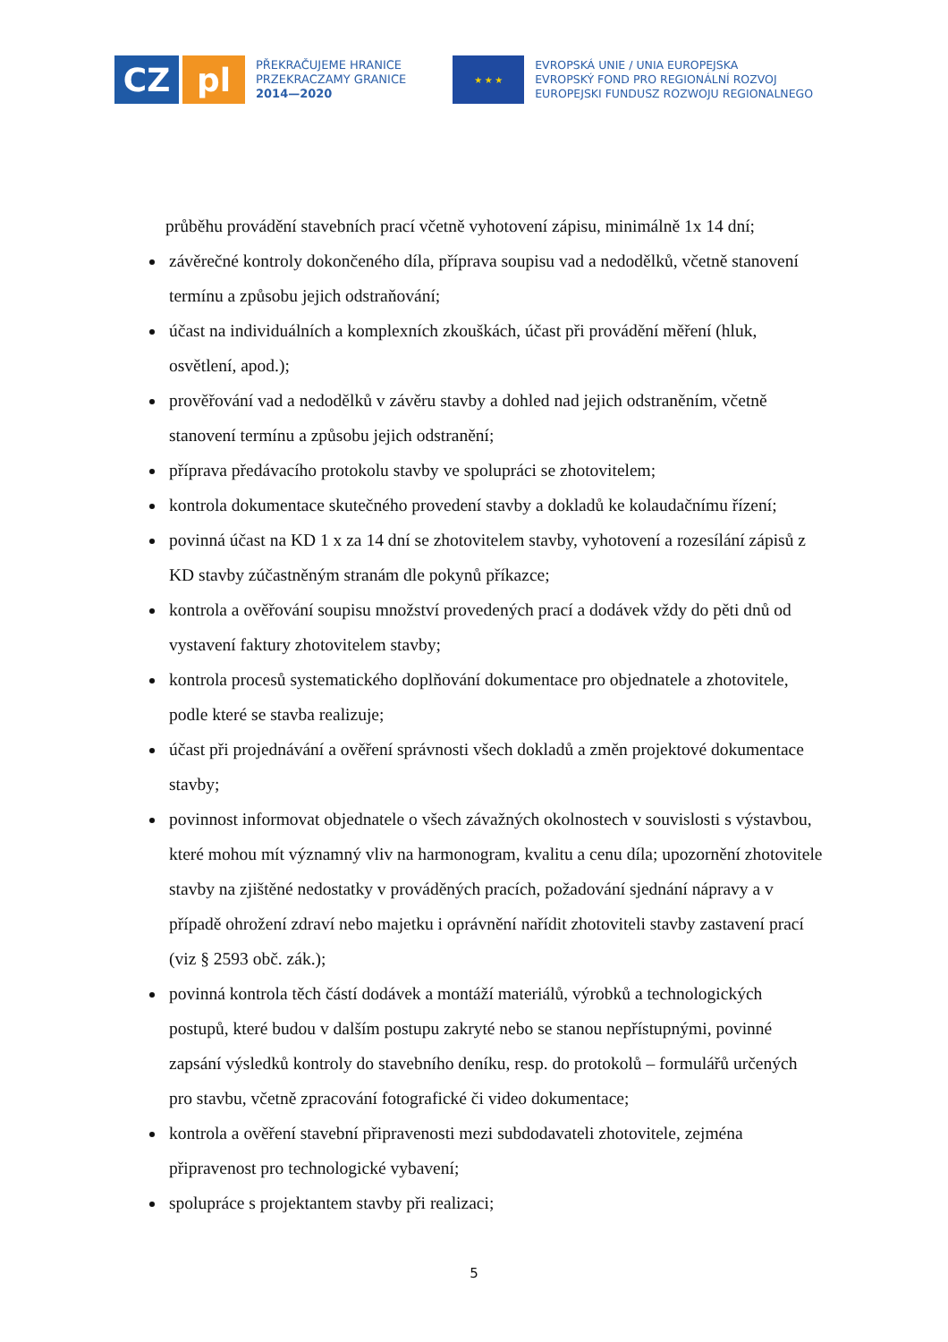CZ pl
PŘEKRAČUJEME HRANICE
PRZEKRACZAMY GRANICE
2014—2020
★ ★ ★
EVROPSKÁ UNIE / UNIA EUROPEJSKA
EVROPSKÝ FOND PRO REGIONÁLNÍ ROZVOJ
EUROPEJSKI FUNDUSZ ROZWOJU REGIONALNEGO
průběhu provádění stavebních prací včetně vyhotovení zápisu, minimálně 1x 14 dní;
závěrečné kontroly dokončeného díla, příprava soupisu vad a nedodělků, včetně stanovení termínu a způsobu jejich odstraňování;
účast na individuálních a komplexních zkouškách, účast při provádění měření (hluk, osvětlení, apod.);
prověřování vad a nedodělků v závěru stavby a dohled nad jejich odstraněním, včetně stanovení termínu a způsobu jejich odstranění;
příprava předávacího protokolu stavby ve spolupráci se zhotovitelem;
kontrola dokumentace skutečného provedení stavby a dokladů ke kolaudačnímu řízení;
povinná účast na KD 1 x za 14 dní se zhotovitelem stavby, vyhotovení a rozesílání zápisů z KD stavby zúčastněným stranám dle pokynů příkazce;
kontrola a ověřování soupisu množství provedených prací a dodávek vždy do pěti dnů od vystavení faktury zhotovitelem stavby;
kontrola procesů systematického doplňování dokumentace pro objednatele a zhotovitele, podle které se stavba realizuje;
účast při projednávání a ověření správnosti všech dokladů a změn projektové dokumentace stavby;
povinnost informovat objednatele o všech závažných okolnostech v souvislosti s výstavbou, které mohou mít významný vliv na harmonogram, kvalitu a cenu díla; upozornění zhotovitele stavby na zjištěné nedostatky v prováděných pracích, požadování sjednání nápravy a v případě ohrožení zdraví nebo majetku i oprávnění nařídit zhotoviteli stavby zastavení prací (viz § 2593 obč. zák.);
povinná kontrola těch částí dodávek a montáží materiálů, výrobků a technologických postupů, které budou v dalším postupu zakryté nebo se stanou nepřístupnými, povinné zapsání výsledků kontroly do stavebního deníku, resp. do protokolů – formulářů určených pro stavbu, včetně zpracování fotografické či video dokumentace;
kontrola a ověření stavební připravenosti mezi subdodavateli zhotovitele, zejména připravenost pro technologické vybavení;
spolupráce s projektantem stavby při realizaci;
5